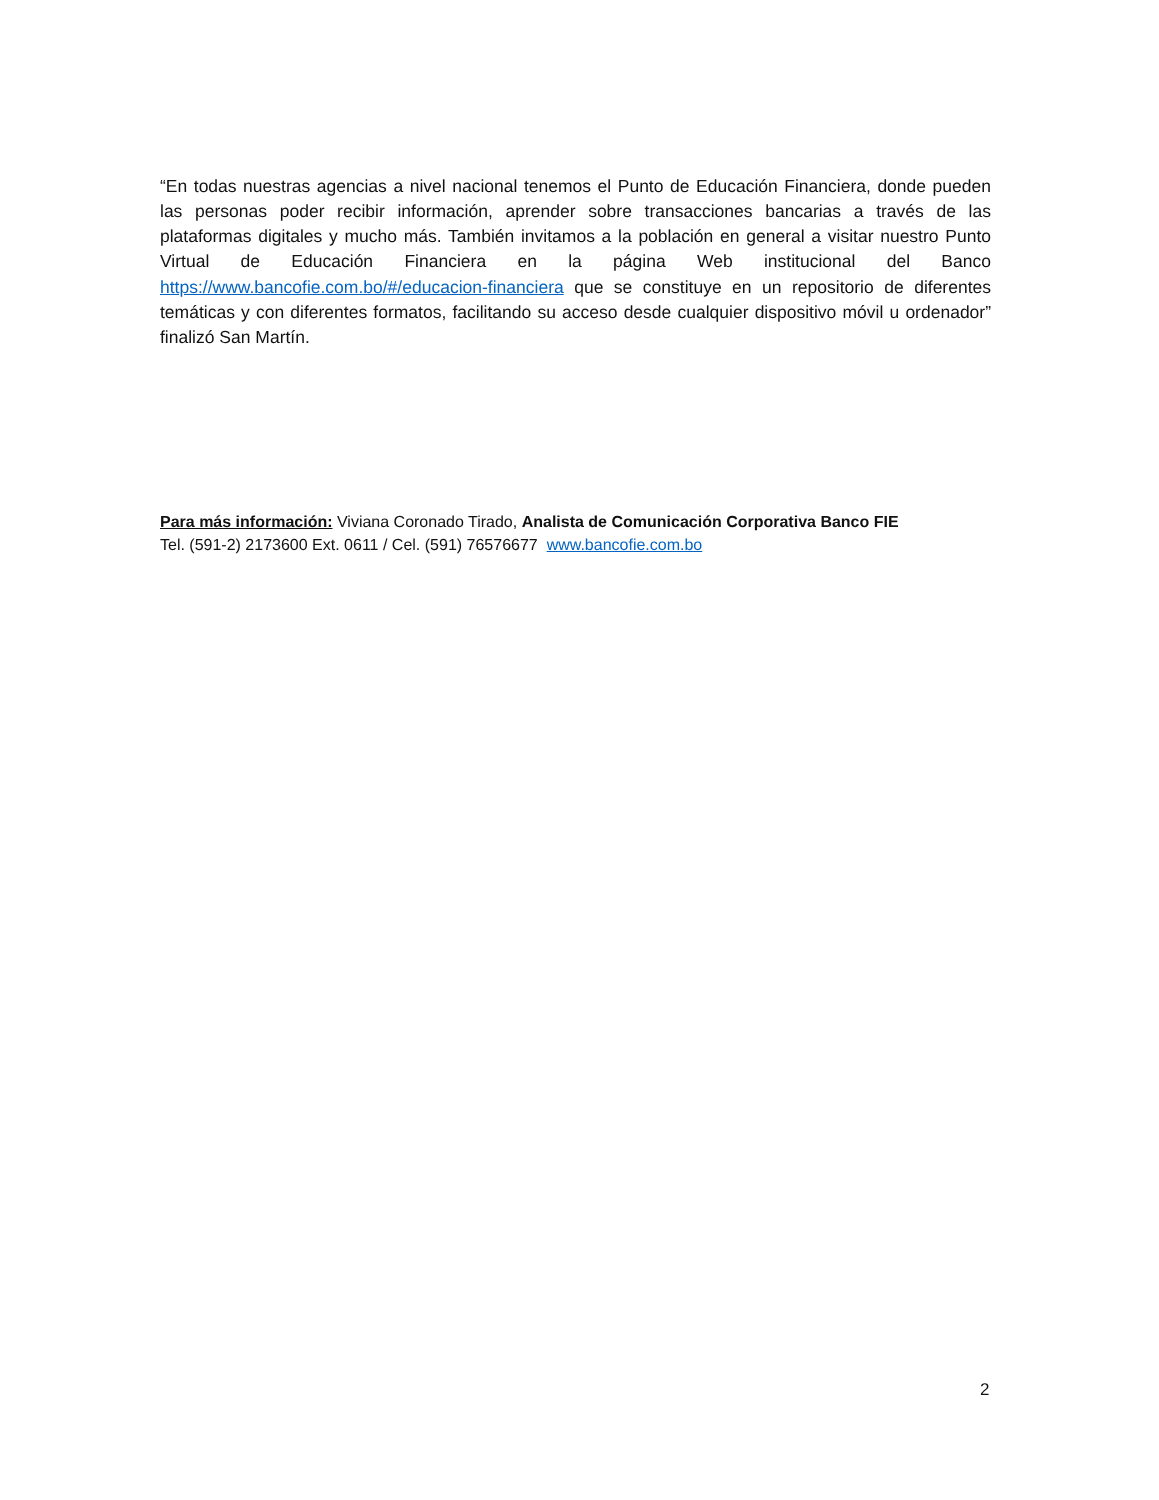“En todas nuestras agencias a nivel nacional tenemos el Punto de Educación Financiera, donde pueden las personas poder recibir información, aprender sobre transacciones bancarias a través de las plataformas digitales y mucho más. También invitamos a la población en general a visitar nuestro Punto Virtual de Educación Financiera en la página Web institucional del Banco https://www.bancofie.com.bo/#/educacion-financiera que se constituye en un repositorio de diferentes temáticas y con diferentes formatos, facilitando su acceso desde cualquier dispositivo móvil u ordenador” finalizó San Martín.
Para más información: Viviana Coronado Tirado, Analista de Comunicación Corporativa Banco FIE
Tel. (591-2) 2173600 Ext. 0611 / Cel. (591) 76576677 www.bancofie.com.bo
2